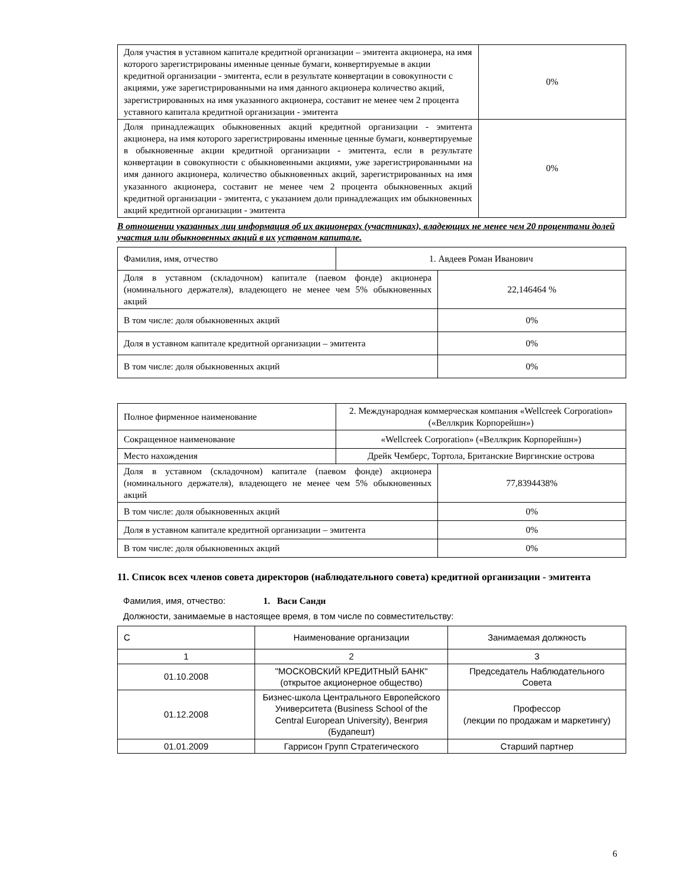| Доля участия в уставном капитале кредитной организации – эмитента акционера, на имя которого зарегистрированы именные ценные бумаги, конвертируемые в акции кредитной организации - эмитента, если в результате конвертации в совокупности с акциями, уже зарегистрированными на имя данного акционера количество акций, зарегистрированных на имя указанного акционера, составит не менее чем 2 процента уставного капитала кредитной организации - эмитента | 0% |
| Доля принадлежащих обыкновенных акций кредитной организации - эмитента акционера, на имя которого зарегистрированы именные ценные бумаги, конвертируемые в обыкновенные акции кредитной организации - эмитента, если в результате конвертации в совокупности с обыкновенными акциями, уже зарегистрированными на имя данного акционера, количество обыкновенных акций, зарегистрированных на имя указанного акционера, составит не менее чем 2 процента обыкновенных акций кредитной организации - эмитента, с указанием доли принадлежащих им обыкновенных акций кредитной организации - эмитента | 0% |
В отношении указанных лиц информация об их акционерах (участниках), владеющих не менее чем 20 процентами долей участия или обыкновенных акций в их уставном капитале.
| Фамилия, имя, отчество | 1. Авдеев Роман Иванович | |
| Доля в уставном (складочном) капитале (паевом фонде) акционера (номинального держателя), владеющего не менее чем 5% обыкновенных акций | | 22,146464 % |
| В том числе: доля обыкновенных акций | | 0% |
| Доля в уставном капитале кредитной организации – эмитента | | 0% |
| В том числе: доля обыкновенных акций | | 0% |
| Полное фирменное наименование | 2. Международная коммерческая компания «Wellcreek Corporation» («Веллкрик Корпорейшн») | |
| Сокращенное наименование | «Wellcreek Corporation» («Веллкрик Корпорейшн») | |
| Место нахождения | Дрейк Чемберс, Тортола, Британские Виргинские острова | |
| Доля в уставном (складочном) капитале (паевом фонде) акционера (номинального держателя), владеющего не менее чем 5% обыкновенных акций | | 77,8394438% |
| В том числе: доля обыкновенных акций | | 0% |
| Доля в уставном капитале кредитной организации – эмитента | | 0% |
| В том числе: доля обыкновенных акций | | 0% |
11. Список всех членов совета директоров (наблюдательного совета) кредитной организации - эмитента
Фамилия, имя, отчество: 1. Васи Санди
Должности, занимаемые в настоящее время, в том числе по совместительству:
| С | Наименование организации | Занимаемая должность |
| 1 | 2 | 3 |
| 01.10.2008 | "МОСКОВСКИЙ КРЕДИТНЫЙ БАНК" (открытое акционерное общество) | Председатель Наблюдательного Совета |
| 01.12.2008 | Бизнес-школа Центрального Европейского Университета (Business School of the Central European University), Венгрия (Будапешт) | Профессор (лекции по продажам и маркетингу) |
| 01.01.2009 | Гаррисон Групп Стратегического | Старший партнер |
6